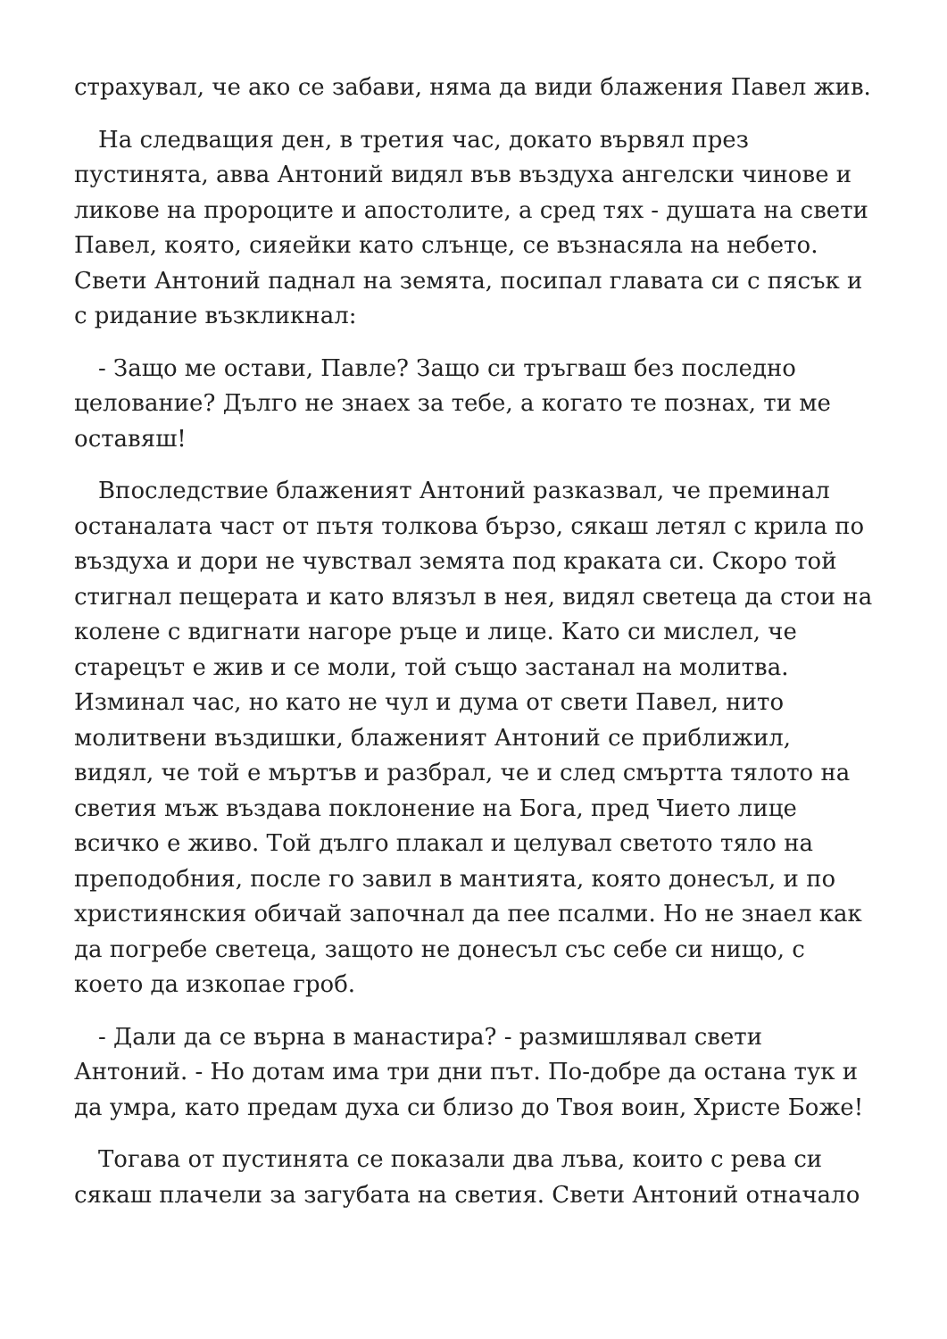страхувал, че ако се забави, няма да види блажения Павел жив.
На следващия ден, в третия час, докато вървял през пустинята, авва Антоний видял във въздуха ангелски чинове и ликове на пророците и апостолите, а сред тях - душата на свети Павел, която, сияейки като слънце, се възнасяла на небето. Свети Антоний паднал на земята, посипал главата си с пясък и с ридание възкликнал:
- Защо ме остави, Павле? Защо си тръгваш без последно целование? Дълго не знаех за тебе, а когато те познах, ти ме оставяш!
Впоследствие блаженият Антоний разказвал, че преминал останалата част от пътя толкова бързо, сякаш летял с крила по въздуха и дори не чувствал земята под краката си. Скоро той стигнал пещерата и като влязъл в нея, видял светеца да стои на колене с вдигнати нагоре ръце и лице. Като си мислел, че старецът е жив и се моли, той също застанал на молитва. Изминал час, но като не чул и дума от свети Павел, нито молитвени въздишки, блаженият Антоний се приближил, видял, че той е мъртъв и разбрал, че и след смъртта тялото на светия мъж въздава поклонение на Бога, пред Чието лице всичко е живо. Той дълго плакал и целувал светото тяло на преподобния, после го завил в мантията, която донесъл, и по християнския обичай започнал да пее псалми. Но не знаел как да погребе светеца, защото не донесъл със себе си нищо, с което да изкопае гроб.
- Дали да се върна в манастира? - размишлявал свети Антоний. - Но дотам има три дни път. По-добре да остана тук и да умра, като предам духа си близо до Твоя воин, Христе Боже!
Тогава от пустинята се показали два лъва, които с рева си сякаш плачели за загубата на светия. Свети Антоний отначало